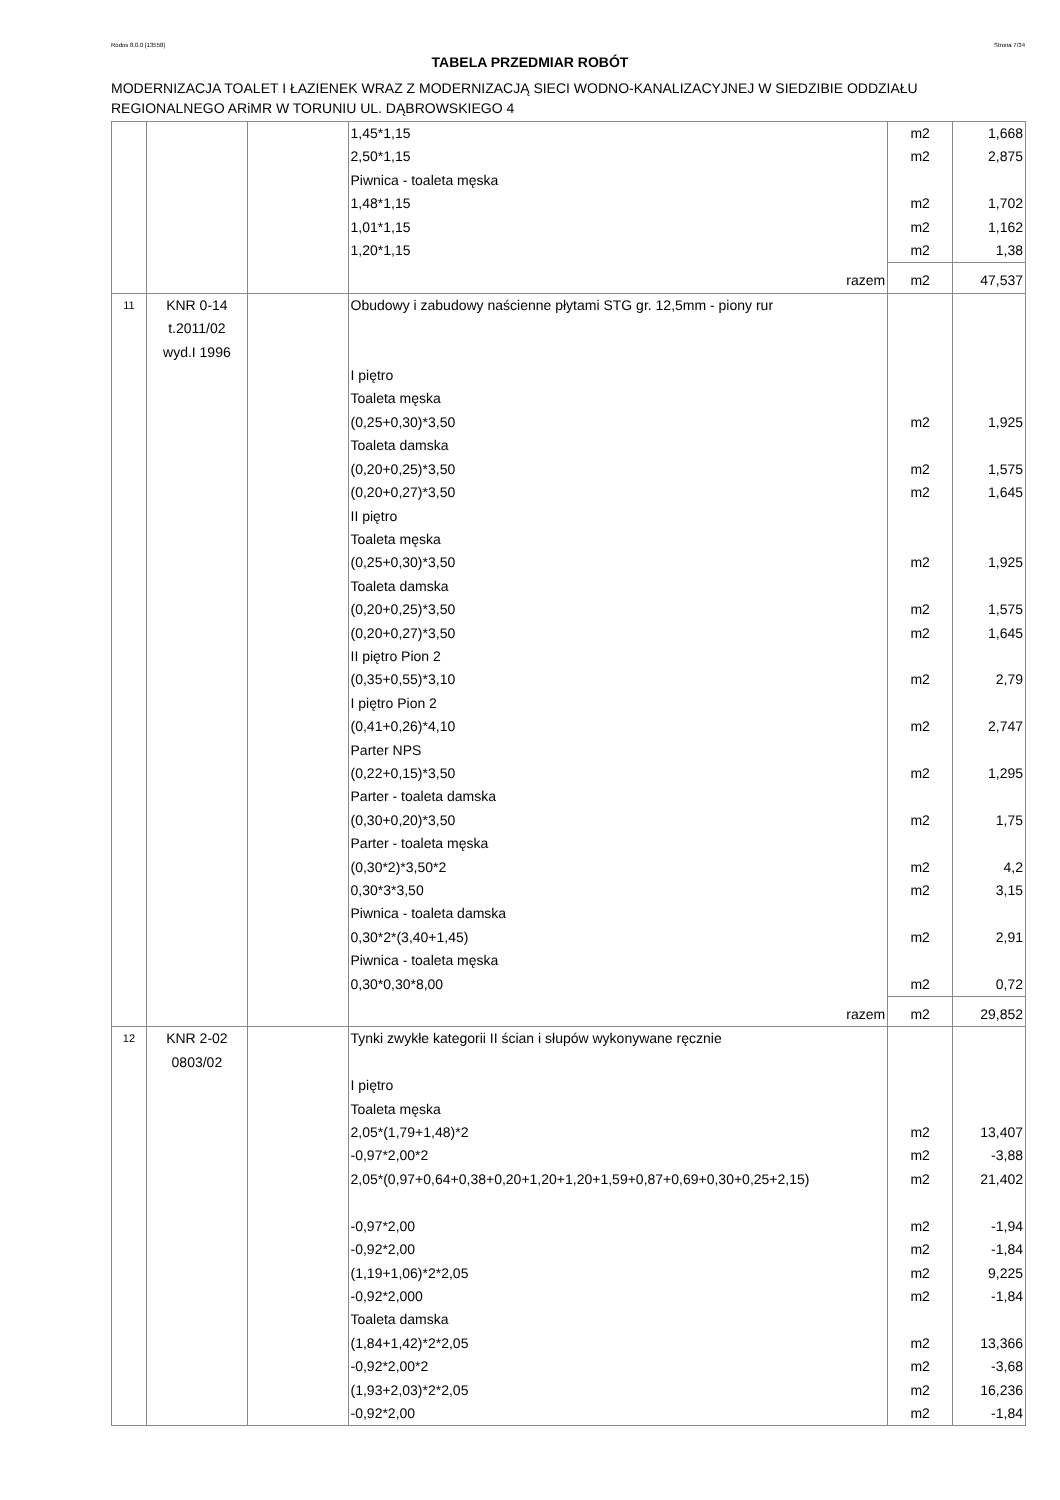Rodos 8.0.0 [13558] Strona 7/34
TABELA PRZEDMIAR ROBÓT
MODERNIZACJA TOALET I ŁAZIENEK WRAZ Z MODERNIZACJĄ SIECI WODNO-KANALIZACYJNEJ W SIEDZIBIE ODDZIAŁU REGIONALNEGO ARiMR W TORUNIU UL. DĄBROWSKIEGO 4
| | | | 1,45*1,15 2,50*1,15 Piwnica - toaleta męska 1,48*1,15 1,01*1,15 1,20*1,15 | m2 m2 m2 m2 m2 | 1,668 2,875 1,702 1,162 1,38 |
| | | | razem | m2 | 47,537 |
| 11 | KNR 0-14 t.2011/02 wyd.I 1996 | | Obudowy i zabudowy naścienne płytami STG gr. 12,5mm - piony rur I piętro Toaleta męska (0,25+0,30)*3,50 Toaleta damska (0,20+0,25)*3,50 (0,20+0,27)*3,50 II piętro Toaleta męska (0,25+0,30)*3,50 Toaleta damska (0,20+0,25)*3,50 (0,20+0,27)*3,50 II piętro Pion 2 (0,35+0,55)*3,10 I piętro Pion 2 (0,41+0,26)*4,10 Parter NPS (0,22+0,15)*3,50 Parter - toaleta damska (0,30+0,20)*3,50 Parter - toaleta męska (0,30*2)*3,50*2 0,30*3*3,50 Piwnica - toaleta damska 0,30*2*(3,40+1,45) Piwnica - toaleta męska 0,30*0,30*8,00 | m2 m2 m2 m2 m2 m2 m2 m2 m2 m2 m2 m2 m2 m2 | 1,925 1,575 1,645 1,925 1,575 1,645 2,79 2,747 1,295 1,75 4,2 3,15 2,91 0,72 |
| | | | razem | m2 | 29,852 |
| 12 | KNR 2-02 0803/02 | | Tynki zwykłe kategorii II ścian i słupów wykonywane ręcznie I piętro Toaleta męska 2,05*(1,79+1,48)*2 -0,97*2,00*2 2,05*(0,97+0,64+0,38+0,20+1,20+1,20+1,59+0,87+0,69+0,30+0,25+2,15) -0,97*2,00 -0,92*2,00 (1,19+1,06)*2*2,05 -0,92*2,000 Toaleta damska (1,84+1,42)*2*2,05 -0,92*2,00*2 (1,93+2,03)*2*2,05 -0,92*2,00 | m2 m2 m2 m2 m2 m2 m2 m2 m2 m2 m2 | 13,407 -3,88 21,402 -1,94 -1,84 9,225 -1,84 13,366 -3,68 16,236 -1,84 |